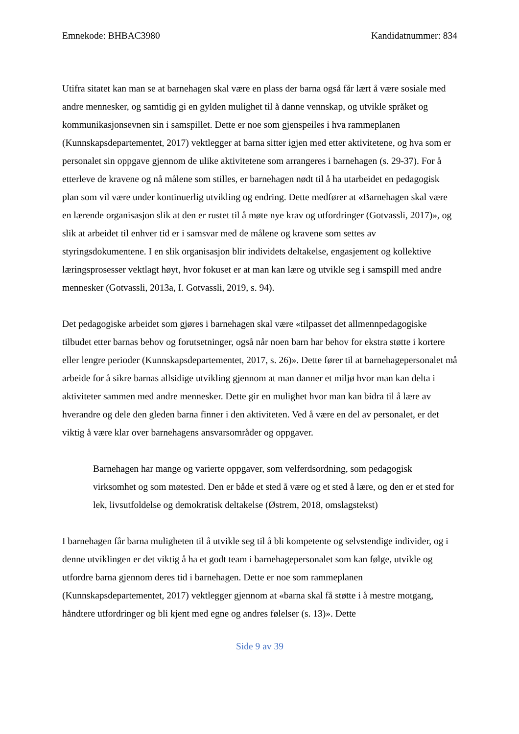Emnekode: BHBAC3980 Kandidatnummer: 834
Utifra sitatet kan man se at barnehagen skal være en plass der barna også får lært å være sosiale med andre mennesker, og samtidig gi en gylden mulighet til å danne vennskap, og utvikle språket og kommunikasjonsevnen sin i samspillet. Dette er noe som gjenspeiles i hva rammeplanen (Kunnskapsdepartementet, 2017) vektlegger at barna sitter igjen med etter aktivitetene, og hva som er personalet sin oppgave gjennom de ulike aktivitetene som arrangeres i barnehagen (s. 29-37). For å etterleve de kravene og nå målene som stilles, er barnehagen nødt til å ha utarbeidet en pedagogisk plan som vil være under kontinuerlig utvikling og endring. Dette medfører at «Barnehagen skal være en lærende organisasjon slik at den er rustet til å møte nye krav og utfordringer (Gotvassli, 2017)», og slik at arbeidet til enhver tid er i samsvar med de målene og kravene som settes av styringsdokumentene. I en slik organisasjon blir individets deltakelse, engasjement og kollektive læringsprosesser vektlagt høyt, hvor fokuset er at man kan lære og utvikle seg i samspill med andre mennesker (Gotvassli, 2013a, I. Gotvassli, 2019, s. 94).
Det pedagogiske arbeidet som gjøres i barnehagen skal være «tilpasset det allmennpedagogiske tilbudet etter barnas behov og forutsetninger, også når noen barn har behov for ekstra støtte i kortere eller lengre perioder (Kunnskapsdepartementet, 2017, s. 26)». Dette fører til at barnehagepersonalet må arbeide for å sikre barnas allsidige utvikling gjennom at man danner et miljø hvor man kan delta i aktiviteter sammen med andre mennesker. Dette gir en mulighet hvor man kan bidra til å lære av hverandre og dele den gleden barna finner i den aktiviteten. Ved å være en del av personalet, er det viktig å være klar over barnehagens ansvarsområder og oppgaver.
Barnehagen har mange og varierte oppgaver, som velferdsordning, som pedagogisk virksomhet og som møtested. Den er både et sted å være og et sted å lære, og den er et sted for lek, livsutfoldelse og demokratisk deltakelse (Østrem, 2018, omslagstekst)
I barnehagen får barna muligheten til å utvikle seg til å bli kompetente og selvstendige individer, og i denne utviklingen er det viktig å ha et godt team i barnehagepersonalet som kan følge, utvikle og utfordre barna gjennom deres tid i barnehagen. Dette er noe som rammeplanen (Kunnskapsdepartementet, 2017) vektlegger gjennom at «barna skal få støtte i å mestre motgang, håndtere utfordringer og bli kjent med egne og andres følelser (s. 13)». Dette
Side 9 av 39